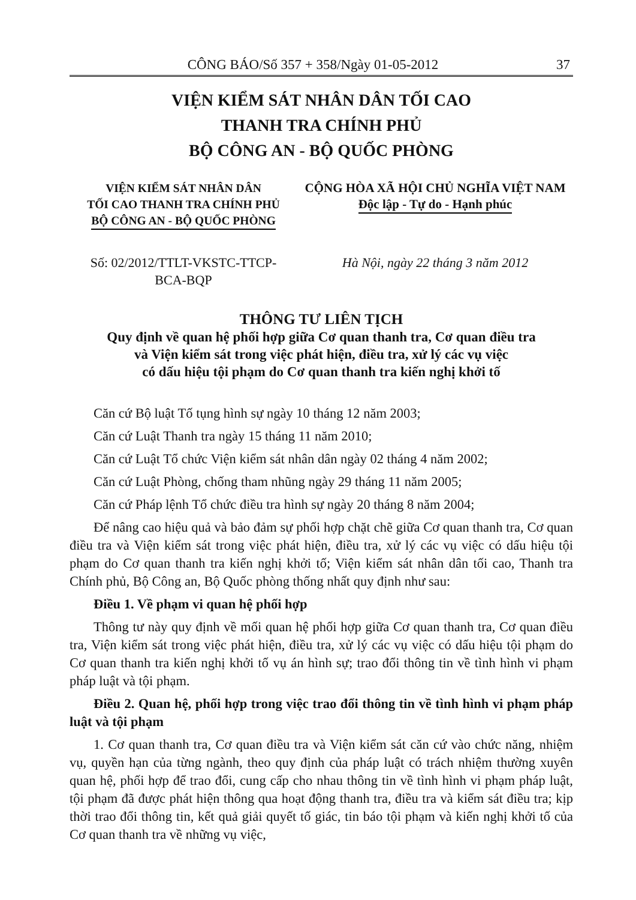CÔNG BÁO/Số 357 + 358/Ngày 01-05-2012 37
VIỆN KIỂM SÁT NHÂN DÂN TỐI CAO
THANH TRA CHÍNH PHỦ
BỘ CÔNG AN - BỘ QUỐC PHÒNG
VIỆN KIỂM SÁT NHÂN DÂN
TỐI CAO THANH TRA CHÍNH PHỦ
BỘ CÔNG AN - BỘ QUỐC PHÒNG
CỘNG HÒA XÃ HỘI CHỦ NGHĨA VIỆT NAM
Độc lập - Tự do - Hạnh phúc
Số: 02/2012/TTLT-VKSTC-TTCP-
BCA-BQP
Hà Nội, ngày 22 tháng 3 năm 2012
THÔNG TƯ LIÊN TỊCH
Quy định về quan hệ phối hợp giữa Cơ quan thanh tra, Cơ quan điều tra
và Viện kiểm sát trong việc phát hiện, điều tra, xử lý các vụ việc
có dấu hiệu tội phạm do Cơ quan thanh tra kiến nghị khởi tố
Căn cứ Bộ luật Tố tụng hình sự ngày 10 tháng 12 năm 2003;
Căn cứ Luật Thanh tra ngày 15 tháng 11 năm 2010;
Căn cứ Luật Tổ chức Viện kiểm sát nhân dân ngày 02 tháng 4 năm 2002;
Căn cứ Luật Phòng, chống tham nhũng ngày 29 tháng 11 năm 2005;
Căn cứ Pháp lệnh Tổ chức điều tra hình sự ngày 20 tháng 8 năm 2004;
Để nâng cao hiệu quả và bảo đảm sự phối hợp chặt chẽ giữa Cơ quan thanh tra, Cơ quan điều tra và Viện kiểm sát trong việc phát hiện, điều tra, xử lý các vụ việc có dấu hiệu tội phạm do Cơ quan thanh tra kiến nghị khởi tố; Viện kiểm sát nhân dân tối cao, Thanh tra Chính phủ, Bộ Công an, Bộ Quốc phòng thống nhất quy định như sau:
Điều 1. Về phạm vi quan hệ phối hợp
Thông tư này quy định về mối quan hệ phối hợp giữa Cơ quan thanh tra, Cơ quan điều tra, Viện kiểm sát trong việc phát hiện, điều tra, xử lý các vụ việc có dấu hiệu tội phạm do Cơ quan thanh tra kiến nghị khởi tố vụ án hình sự; trao đổi thông tin về tình hình vi phạm pháp luật và tội phạm.
Điều 2. Quan hệ, phối hợp trong việc trao đổi thông tin về tình hình vi phạm pháp luật và tội phạm
1. Cơ quan thanh tra, Cơ quan điều tra và Viện kiểm sát căn cứ vào chức năng, nhiệm vụ, quyền hạn của từng ngành, theo quy định của pháp luật có trách nhiệm thường xuyên quan hệ, phối hợp để trao đổi, cung cấp cho nhau thông tin về tình hình vi phạm pháp luật, tội phạm đã được phát hiện thông qua hoạt động thanh tra, điều tra và kiểm sát điều tra; kịp thời trao đổi thông tin, kết quả giải quyết tố giác, tin báo tội phạm và kiến nghị khởi tố của Cơ quan thanh tra về những vụ việc,